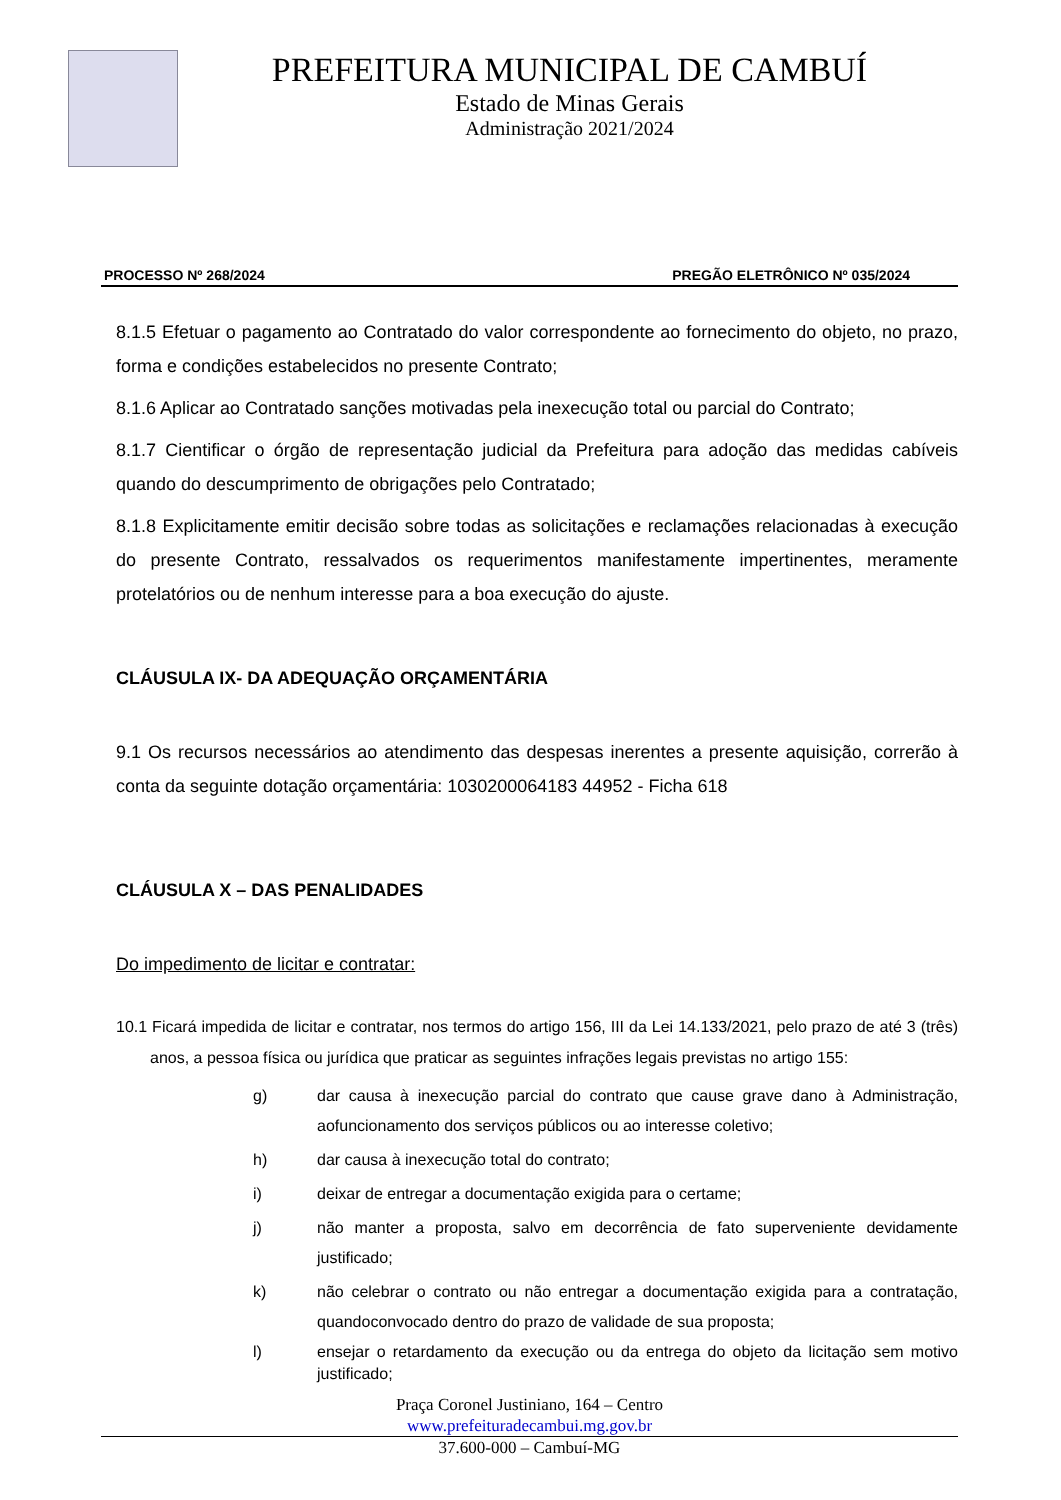PREFEITURA MUNICIPAL DE CAMBUÍ
Estado de Minas Gerais
Administração 2021/2024
PROCESSO Nº 268/2024 PREGÃO ELETRÔNICO Nº 035/2024
8.1.5 Efetuar o pagamento ao Contratado do valor correspondente ao fornecimento do objeto, no prazo, forma e condições estabelecidos no presente Contrato;
8.1.6 Aplicar ao Contratado sanções motivadas pela inexecução total ou parcial do Contrato;
8.1.7 Cientificar o órgão de representação judicial da Prefeitura para adoção das medidas cabíveis quando do descumprimento de obrigações pelo Contratado;
8.1.8 Explicitamente emitir decisão sobre todas as solicitações e reclamações relacionadas à execução do presente Contrato, ressalvados os requerimentos manifestamente impertinentes, meramente protelatórios ou de nenhum interesse para a boa execução do ajuste.
CLÁUSULA IX- DA ADEQUAÇÃO ORÇAMENTÁRIA
9.1 Os recursos necessários ao atendimento das despesas inerentes a presente aquisição, correrão à conta da seguinte dotação orçamentária: 1030200064183 44952 - Ficha 618
CLÁUSULA X – DAS PENALIDADES
Do impedimento de licitar e contratar:
10.1 Ficará impedida de licitar e contratar, nos termos do artigo 156, III da Lei 14.133/2021, pelo prazo de até 3 (três) anos, a pessoa física ou jurídica que praticar as seguintes infrações legais previstas no artigo 155:
g) dar causa à inexecução parcial do contrato que cause grave dano à Administração, aofuncionamento dos serviços públicos ou ao interesse coletivo;
h) dar causa à inexecução total do contrato;
i) deixar de entregar a documentação exigida para o certame;
j) não manter a proposta, salvo em decorrência de fato superveniente devidamente justificado;
k) não celebrar o contrato ou não entregar a documentação exigida para a contratação, quandoconvocado dentro do prazo de validade de sua proposta;
l) ensejar o retardamento da execução ou da entrega do objeto da licitação sem motivo justificado;
Praça Coronel Justiniano, 164 – Centro
www.prefeituradecambui.mg.gov.br
37.600-000 – Cambuí-MG